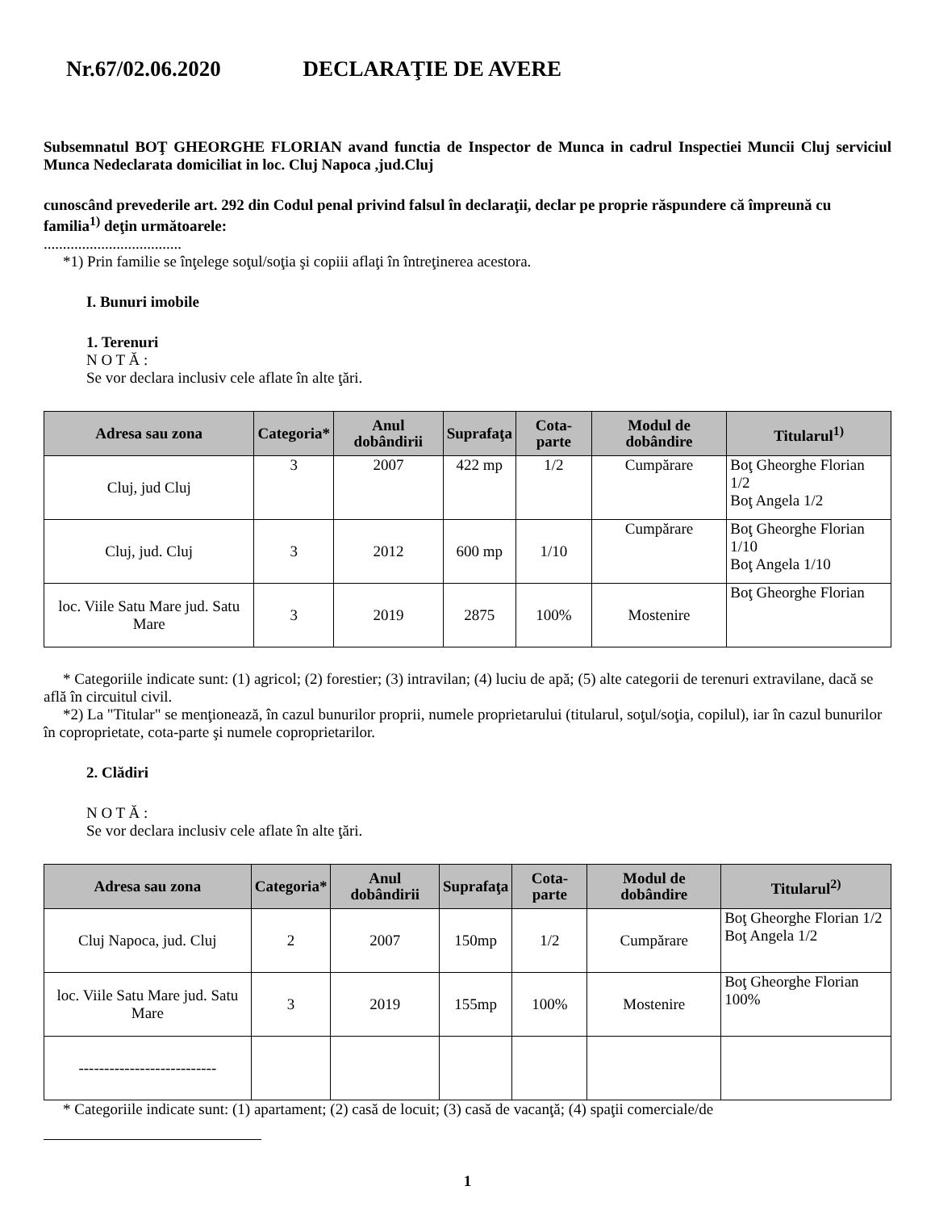Nr.67/02.06.2020 DECLARAŢIE DE AVERE
Subsemnatul BOŢ GHEORGHE FLORIAN avand functia de Inspector de Munca in cadrul Inspectiei Muncii Cluj serviciul Munca Nedeclarata domiciliat in loc. Cluj Napoca ,jud.Cluj
cunoscând prevederile art. 292 din Codul penal privind falsul în declaraţii, declar pe proprie răspundere că împreună cu familia<sup>1)</sup> deţin următoarele:
....................................
*1) Prin familie se înţelege soţul/soţia şi copiii aflaţi în întreţinerea acestora.
I. Bunuri imobile
1. Terenuri
N O T Ă :
Se vor declara inclusiv cele aflate în alte ţări.
| Adresa sau zona | Categoria* | Anul dobândirii | Suprafaţa | Cota-parte | Modul de dobândire | Titularul<sup>1)</sup> |
| --- | --- | --- | --- | --- | --- | --- |
| Cluj, jud Cluj | 3 | 2007 | 422 mp | 1/2 | Cumpărare | Boţ Gheorghe Florian 1/2 Boţ Angela 1/2 |
| Cluj, jud. Cluj | 3 | 2012 | 600 mp | 1/10 | Cumpărare | Boţ Gheorghe Florian 1/10 Boţ Angela 1/10 |
| loc. Viile Satu Mare jud. Satu Mare | 3 | 2019 | 2875 | 100% | Mostenire | Boţ Gheorghe Florian |
* Categoriile indicate sunt: (1) agricol; (2) forestier; (3) intravilan; (4) luciu de apă; (5) alte categorii de terenuri extravilane, dacă se află în circuitul civil.
*2) La "Titular" se menţionează, în cazul bunurilor proprii, numele proprietarului (titularul, soţul/soţia, copilul), iar în cazul bunurilor în coproprietate, cota-parte şi numele coproprietarilor.
2. Clădiri
N O T Ă :
Se vor declara inclusiv cele aflate în alte ţări.
| Adresa sau zona | Categoria* | Anul dobândirii | Suprafaţa | Cota-parte | Modul de dobândire | Titularul<sup>2)</sup> |
| --- | --- | --- | --- | --- | --- | --- |
| Cluj Napoca, jud. Cluj | 2 | 2007 | 150mp | 1/2 | Cumpărare | Boţ Gheorghe Florian 1/2 Boţ Angela 1/2 |
| loc. Viile Satu Mare jud. Satu Mare | 3 | 2019 | 155mp | 100% | Mostenire | Boţ Gheorghe Florian 100% |
| --------------------------- | | | | | | |
* Categoriile indicate sunt: (1) apartament; (2) casă de locuit; (3) casă de vacanţă; (4) spaţii comerciale/de
1